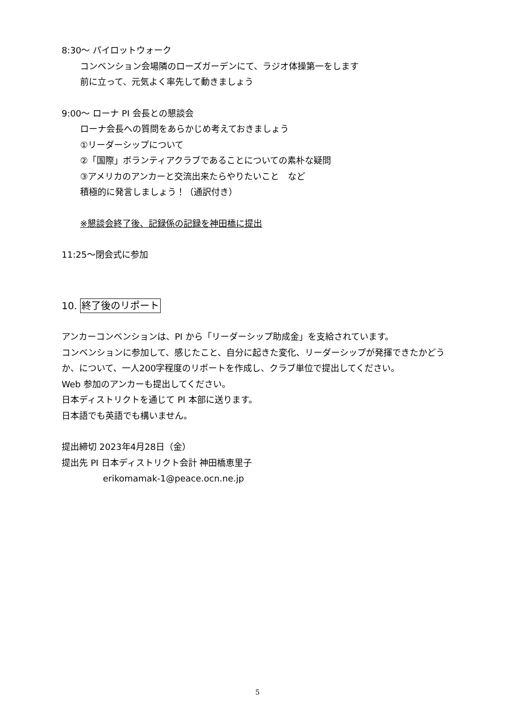8:30～ パイロットウォーク
コンベンション会場隣のローズガーデンにて、ラジオ体操第一をします
前に立って、元気よく率先して動きましょう
9:00～ ローナ PI 会長との懇談会
ローナ会長への質問をあらかじめ考えておきましょう
①リーダーシップについて
②「国際」ボランティアクラブであることについての素朴な疑問
③アメリカのアンカーと交流出来たらやりたいこと　など
積極的に発言しましょう！（通訳付き）
※懇談会終了後、記録係の記録を神田橋に提出
11:25～閉会式に参加
10. 終了後のリポート
アンカーコンベンションは、PI から「リーダーシップ助成金」を支給されています。
コンベンションに参加して、感じたこと、自分に起きた変化、リーダーシップが発揮できたかどうか、について、一人200字程度のリポートを作成し、クラブ単位で提出してください。
Web 参加のアンカーも提出してください。
日本ディストリクトを通じて PI 本部に送ります。
日本語でも英語でも構いません。
提出締切 2023年4月28日（金）
提出先 PI 日本ディストリクト会計 神田橋恵里子
erikomamak-1@peace.ocn.ne.jp
5